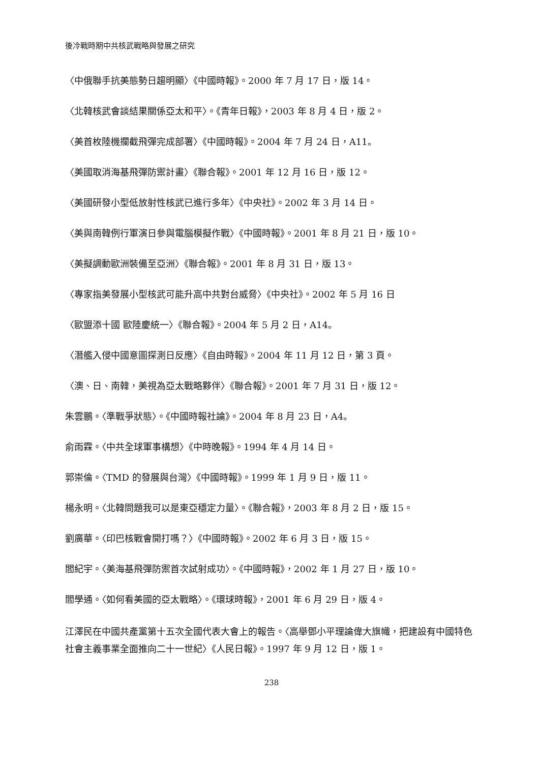後冷戰時期中共核武戰略與發展之研究
〈中俄聯手抗美態勢日趨明顯〉《中國時報》。2000 年 7 月 17 日，版 14。
〈北韓核武會談結果關係亞太和平〉。《青年日報》，2003 年 8 月 4 日，版 2。
〈美首枚陸機攔截飛彈完成部署〉《中國時報》。2004 年 7 月 24 日，A11。
〈美國取消海基飛彈防禦計畫〉《聯合報》。2001 年 12 月 16 日，版 12。
〈美國研發小型低放射性核武已進行多年〉《中央社》。2002 年 3 月 14 日。
〈美與南韓例行軍演日參與電腦模擬作戰〉《中國時報》。2001 年 8 月 21 日，版 10。
〈美擬調動歐洲裝備至亞洲〉《聯合報》。2001 年 8 月 31 日，版 13。
〈專家指美發展小型核武可能升高中共對台威脅〉《中央社》。2002 年 5 月 16 日
〈歐盟添十國 歐陸慶統一〉《聯合報》。2004 年 5 月 2 日，A14。
〈潛艦入侵中國意圖探測日反應〉《自由時報》。2004 年 11 月 12 日，第 3 頁。
〈澳、日、南韓，美視為亞太戰略夥伴〉《聯合報》。2001 年 7 月 31 日，版 12。
朱雲鵬。〈準戰爭狀態〉。《中國時報社論》。2004 年 8 月 23 日，A4。
俞雨霖。〈中共全球軍事構想〉《中時晚報》。1994 年 4 月 14 日。
郭崇倫。〈TMD 的發展與台灣〉《中國時報》。1999 年 1 月 9 日，版 11。
楊永明。〈北韓問題我可以是東亞穩定力量〉。《聯合報》，2003 年 8 月 2 日，版 15。
劉廣華。〈印巴核戰會開打嗎？〉《中國時報》。2002 年 6 月 3 日，版 15。
閻紀宇。〈美海基飛彈防禦首次試射成功〉。《中國時報》，2002 年 1 月 27 日，版 10。
閻學通。〈如何看美國的亞太戰略〉。《環球時報》，2001 年 6 月 29 日，版 4。
江澤民在中國共產黨第十五次全國代表大會上的報告。〈高舉鄧小平理論偉大旗幟，把建設有中國特色社會主義事業全面推向二十一世紀〉《人民日報》。1997 年 9 月 12 日，版 1。
238